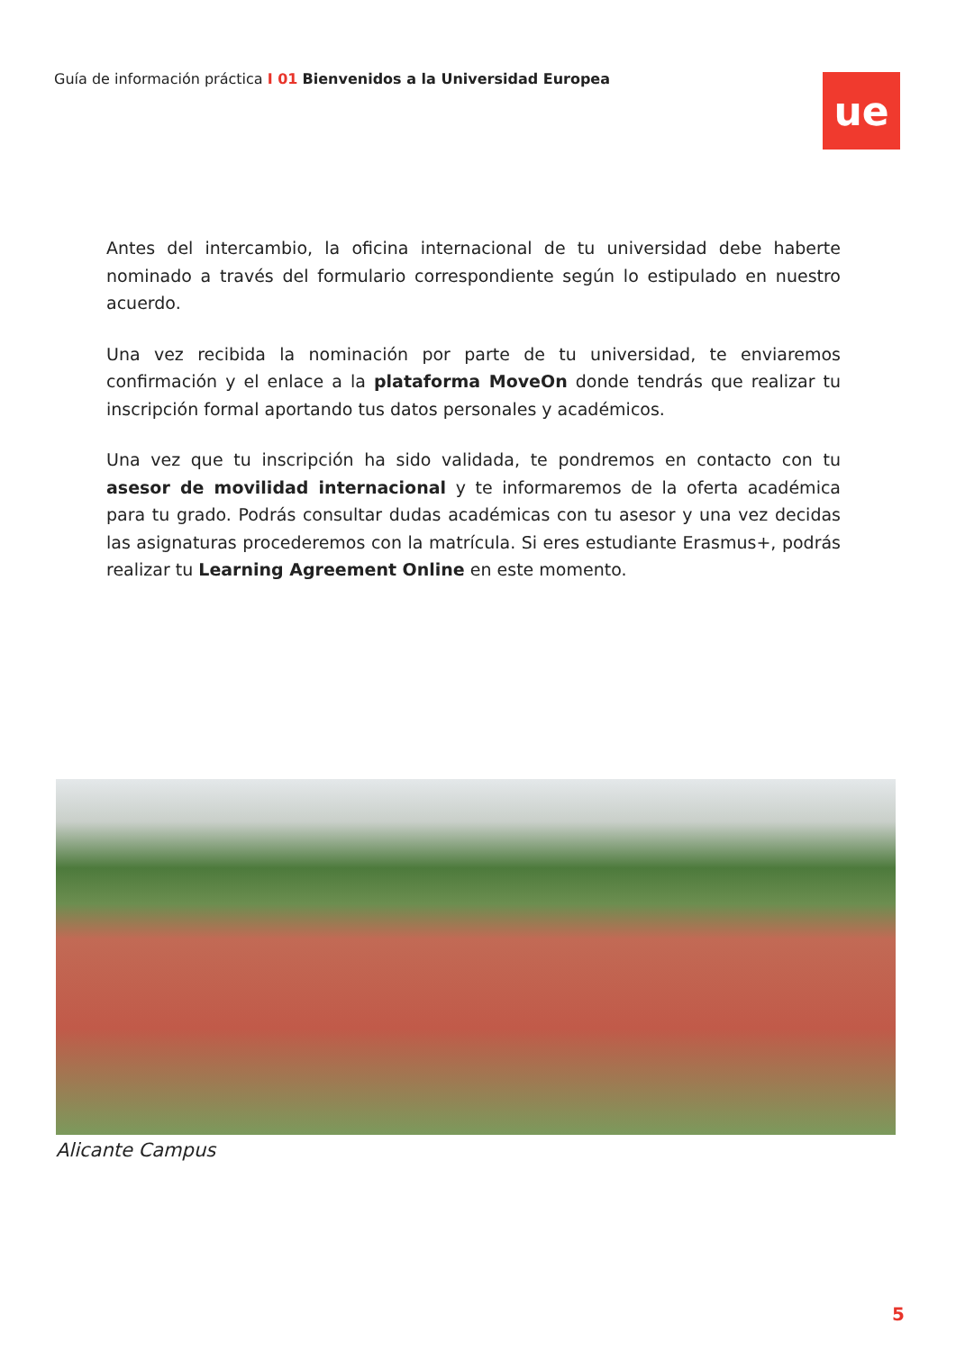Guía de información práctica I 01 Bienvenidos a la Universidad Europea
ue
Antes del intercambio, la oficina internacional de tu universidad debe haberte nominado a través del formulario correspondiente según lo estipulado en nuestro acuerdo.
Una vez recibida la nominación por parte de tu universidad, te enviaremos confirmación y el enlace a la plataforma MoveOn donde tendrás que realizar tu inscripción formal aportando tus datos personales y académicos.
Una vez que tu inscripción ha sido validada, te pondremos en contacto con tu asesor de movilidad internacional y te informaremos de la oferta académica para tu grado. Podrás consultar dudas académicas con tu asesor y una vez decidas las asignaturas procederemos con la matrícula. Si eres estudiante Erasmus+, podrás realizar tu Learning Agreement Online en este momento.
Alicante Campus
5